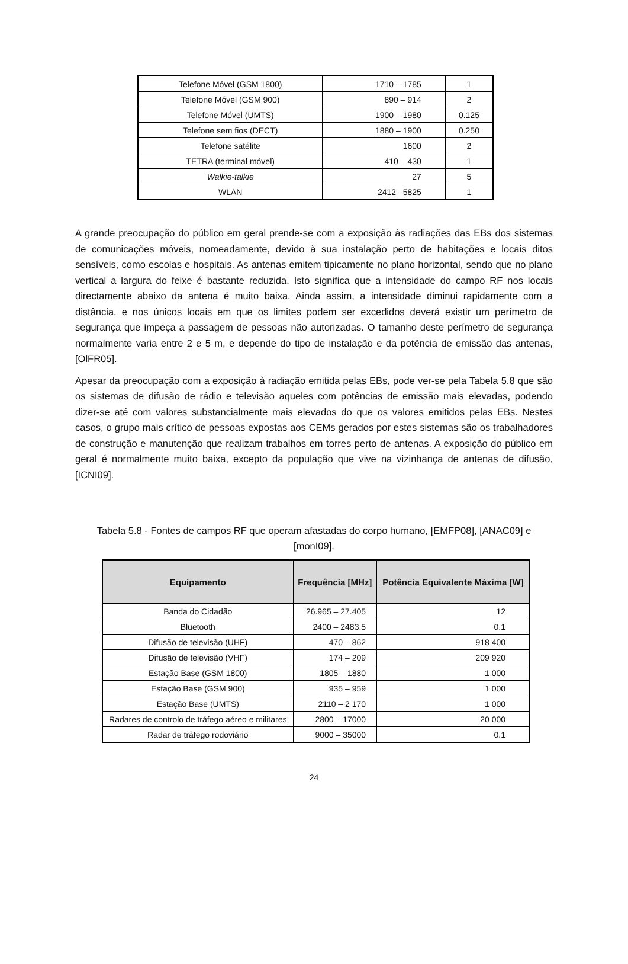| Telefone Móvel (GSM 1800) | 1710 – 1785 | 1 |
| Telefone Móvel (GSM 900) | 890 – 914 | 2 |
| Telefone Móvel (UMTS) | 1900 – 1980 | 0.125 |
| Telefone sem fios (DECT) | 1880 – 1900 | 0.250 |
| Telefone satélite | 1600 | 2 |
| TETRA (terminal móvel) | 410 – 430 | 1 |
| Walkie-talkie | 27 | 5 |
| WLAN | 2412– 5825 | 1 |
A grande preocupação do público em geral prende-se com a exposição às radiações das EBs dos sistemas de comunicações móveis, nomeadamente, devido à sua instalação perto de habitações e locais ditos sensíveis, como escolas e hospitais. As antenas emitem tipicamente no plano horizontal, sendo que no plano vertical a largura do feixe é bastante reduzida. Isto significa que a intensidade do campo RF nos locais directamente abaixo da antena é muito baixa. Ainda assim, a intensidade diminui rapidamente com a distância, e nos únicos locais em que os limites podem ser excedidos deverá existir um perímetro de segurança que impeça a passagem de pessoas não autorizadas. O tamanho deste perímetro de segurança normalmente varia entre 2 e 5 m, e depende do tipo de instalação e da potência de emissão das antenas, [OlFR05].
Apesar da preocupação com a exposição à radiação emitida pelas EBs, pode ver-se pela Tabela 5.8 que são os sistemas de difusão de rádio e televisão aqueles com potências de emissão mais elevadas, podendo dizer-se até com valores substancialmente mais elevados do que os valores emitidos pelas EBs. Nestes casos, o grupo mais crítico de pessoas expostas aos CEMs gerados por estes sistemas são os trabalhadores de construção e manutenção que realizam trabalhos em torres perto de antenas. A exposição do público em geral é normalmente muito baixa, excepto da população que vive na vizinhança de antenas de difusão, [ICNI09].
Tabela 5.8 - Fontes de campos RF que operam afastadas do corpo humano, [EMFP08], [ANAC09] e [monI09].
| Equipamento | Frequência [MHz] | Potência Equivalente Máxima [W] |
| --- | --- | --- |
| Banda do Cidadão | 26.965 – 27.405 | 12 |
| Bluetooth | 2400 – 2483.5 | 0.1 |
| Difusão de televisão (UHF) | 470 – 862 | 918 400 |
| Difusão de televisão (VHF) | 174 – 209 | 209 920 |
| Estação Base (GSM 1800) | 1805 – 1880 | 1 000 |
| Estação Base (GSM 900) | 935 – 959 | 1 000 |
| Estação Base (UMTS) | 2110 – 2 170 | 1 000 |
| Radares de controlo de tráfego aéreo e militares | 2800 – 17000 | 20 000 |
| Radar de tráfego rodoviário | 9000 – 35000 | 0.1 |
24